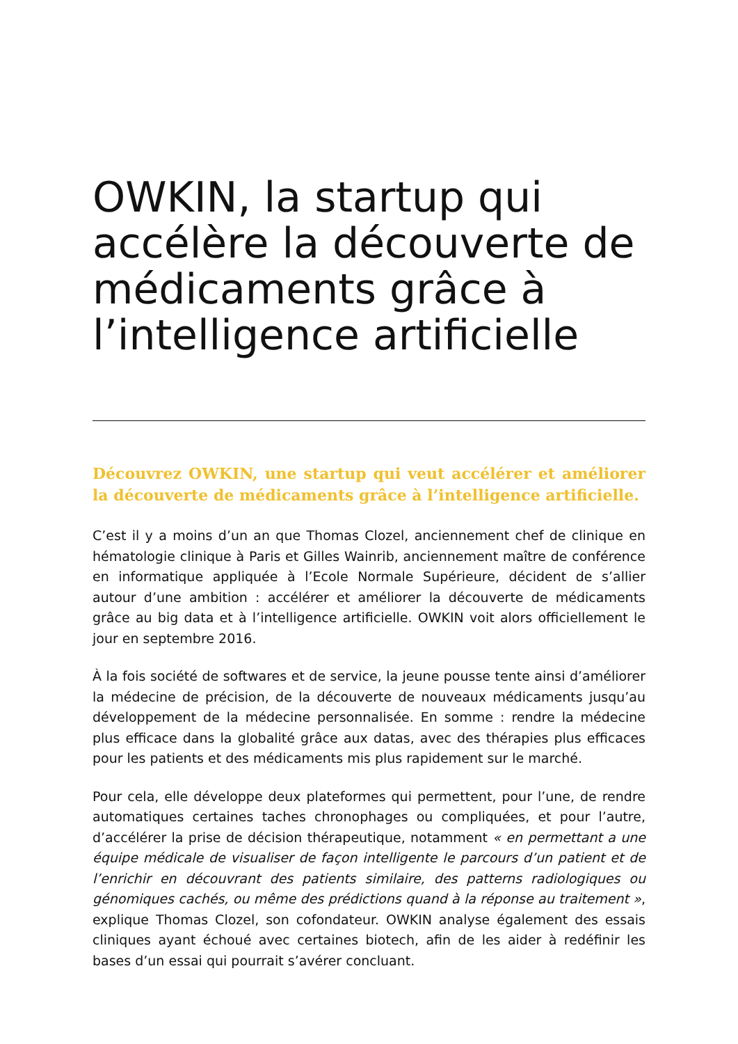OWKIN, la startup qui accélère la découverte de médicaments grâce à l’intelligence artificielle
Découvrez OWKIN, une startup qui veut accélérer et améliorer la découverte de médicaments grâce à l’intelligence artificielle.
C’est il y a moins d’un an que Thomas Clozel, anciennement chef de clinique en hématologie clinique à Paris et Gilles Wainrib, anciennement maître de conférence en informatique appliquée à l’Ecole Normale Supérieure, décident de s’allier autour d’une ambition : accélérer et améliorer la découverte de médicaments grâce au big data et à l’intelligence artificielle. OWKIN voit alors officiellement le jour en septembre 2016.
À la fois société de softwares et de service, la jeune pousse tente ainsi d’améliorer la médecine de précision, de la découverte de nouveaux médicaments jusqu’au développement de la médecine personnalisée. En somme : rendre la médecine plus efficace dans la globalité grâce aux datas, avec des thérapies plus efficaces pour les patients et des médicaments mis plus rapidement sur le marché.
Pour cela, elle développe deux plateformes qui permettent, pour l’une, de rendre automatiques certaines taches chronophages ou compliquées, et pour l’autre, d’accélérer la prise de décision thérapeutique, notamment « en permettant a une équipe médicale de visualiser de façon intelligente le parcours d’un patient et de l’enrichir en découvrant des patients similaire, des patterns radiologiques ou génomiques cachés, ou même des prédictions quand à la réponse au traitement », explique Thomas Clozel, son cofondateur. OWKIN analyse également des essais cliniques ayant échoué avec certaines biotech, afin de les aider à redéfinir les bases d’un essai qui pourrait s’avérer concluant.